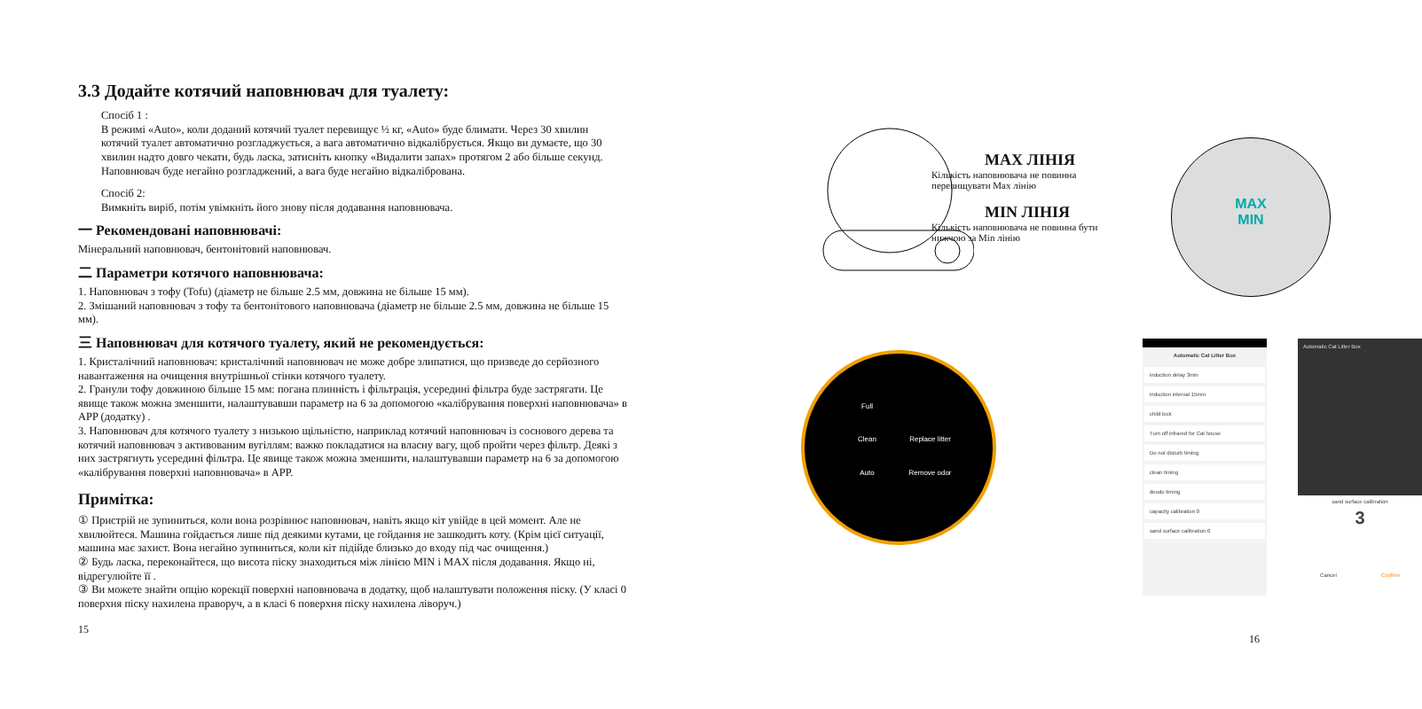3.3 Додайте котячий наповнювач для туалету:
Спосіб 1 :
В режимі «Auto», коли доданий котячий туалет перевищує ½ кг, «Auto» буде блимати. Через 30 хвилин котячий туалет автоматично розгладжується, а вага автоматично відкалібрується. Якщо ви думаєте, що 30 хвилин надто довго чекати, будь ласка, затисніть кнопку «Видалити запах» протягом 2 або більше секунд. Наповнювач буде негайно розгладжений, а вага буде негайно відкалібрована.
Спосіб 2:
Вимкніть виріб, потім увімкніть його знову після додавання наповнювача.
一 Рекомендовані наповнювачі:
Мінеральний наповнювач, бентонітовий наповнювач.
二 Параметри котячого наповнювача:
1. Наповнювач з тофу (Tofu) (діаметр не більше 2.5 мм, довжина не більше 15 мм).
2. Змішаний наповнювач з тофу та бентонітового наповнювача (діаметр не більше 2.5 мм, довжина не більше 15 мм).
三 Наповнювач для котячого туалету, який не рекомендується:
1. Кристалічний наповнювач: кристалічний наповнювач не може добре злипатися, що призведе до серйозного навантаження на очищення внутрішньої стінки котячого туалету.
2. Гранули тофу довжиною більше 15 мм: погана плинність і фільтрація, усередині фільтра буде застрягати. Це явище також можна зменшити, налаштувавши параметр на 6 за допомогою «калібрування поверхні наповнювача» в APP (додатку) .
3. Наповнювач для котячого туалету з низькою щільністю, наприклад котячий наповнювач із соснового дерева та котячий наповнювач з активованим вугіллям: важко покладатися на власну вагу, щоб пройти через фільтр. Деякі з них застрягнуть усередині фільтра. Це явище також можна зменшити, налаштувавши параметр на 6 за допомогою «калібрування поверхні наповнювача» в APP.
Примітка:
① Пристрій не зупиниться, коли вона розрівнює наповнювач, навіть якщо кіт увійде в цей момент. Але не хвилюйтеся. Машина гойдається лише під деякими кутами, це гойдання не зашкодить коту. (Крім цієї ситуації, машина має захист. Вона негайно зупиниться, коли кіт підійде близько до входу під час очищення.)
② Будь ласка, переконайтеся, що висота піску знаходиться між лінією MIN і MAX після додавання. Якщо ні, відрегулюйте її .
③ Ви можете знайти опцію корекції поверхні наповнювача в додатку, щоб налаштувати положення піску. (У класі 0 поверхня піску нахилена праворуч, а в класі 6 поверхня піску нахилена ліворуч.)
15
MAX ЛІНІЯ
Кількість наповнювача не повинна перевищувати Max лінію
MIN ЛІНІЯ
Кількість наповнювача не повинна бути нижчою за Min лінію
MAX
MIN
Full Clean Replace litter Auto Remove odor
Automatic Cat Litter Box
induction delay 3min
induction interval 15min
child lock
Turn off infrared for Cat house
Do not disturb timing
clean timing
deodo timing
capacity calibration 0
sand surface calibration 0
Automatic Cat Litter Box
sand surface calibration
3
Cancel Confirm
16